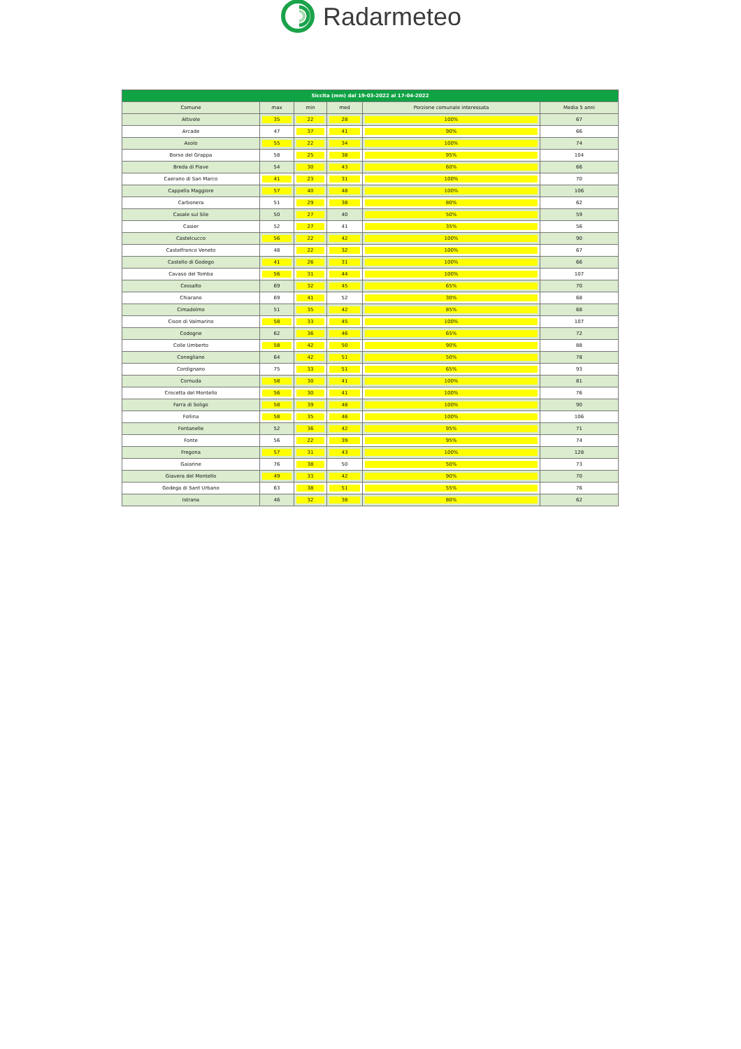Radarmeteo
| Siccita (mm) dal 19-03-2022 al 17-04-2022 | | | | | |
| --- | --- | --- | --- | --- | --- |
| Comune | max | min | med | Porzione comunale interessata | Media 5 anni |
| Altivole | 35 | 22 | 28 | 100% | 67 |
| Arcade | 47 | 37 | 41 | 90% | 66 |
| Asolo | 55 | 22 | 34 | 100% | 74 |
| Borso del Grappa | 58 | 25 | 38 | 95% | 104 |
| Breda di Piave | 54 | 30 | 43 | 60% | 66 |
| Caerano di San Marco | 41 | 23 | 31 | 100% | 70 |
| Cappella Maggiore | 57 | 40 | 48 | 100% | 106 |
| Carbonera | 51 | 29 | 38 | 80% | 62 |
| Casale sul Sile | 50 | 27 | 40 | 50% | 59 |
| Casier | 52 | 27 | 41 | 35% | 56 |
| Castelcucco | 56 | 22 | 42 | 100% | 90 |
| Castelfranco Veneto | 48 | 22 | 32 | 100% | 67 |
| Castello di Godego | 41 | 26 | 31 | 100% | 66 |
| Cavaso del Tomba | 56 | 31 | 44 | 100% | 107 |
| Cessalto | 69 | 32 | 45 | 65% | 70 |
| Chiarano | 69 | 41 | 52 | 30% | 68 |
| Cimadolmo | 51 | 35 | 42 | 85% | 68 |
| Cison di Valmarino | 58 | 33 | 45 | 100% | 107 |
| Codogne | 62 | 36 | 46 | 65% | 72 |
| Colle Umberto | 58 | 42 | 50 | 90% | 88 |
| Conegliano | 64 | 42 | 51 | 50% | 78 |
| Cordignano | 75 | 33 | 51 | 65% | 93 |
| Cornuda | 58 | 30 | 41 | 100% | 81 |
| Crocetta del Montello | 56 | 30 | 41 | 100% | 76 |
| Farra di Soligo | 58 | 39 | 48 | 100% | 90 |
| Follina | 58 | 35 | 46 | 100% | 106 |
| Fontanelle | 52 | 36 | 42 | 95% | 71 |
| Fonte | 56 | 22 | 39 | 95% | 74 |
| Fregona | 57 | 31 | 43 | 100% | 128 |
| Gaiarine | 76 | 38 | 50 | 50% | 73 |
| Giavera del Montello | 49 | 33 | 42 | 90% | 70 |
| Godega di Sant Urbano | 63 | 38 | 51 | 55% | 76 |
| Istrana | 46 | 32 | 38 | 80% | 62 |